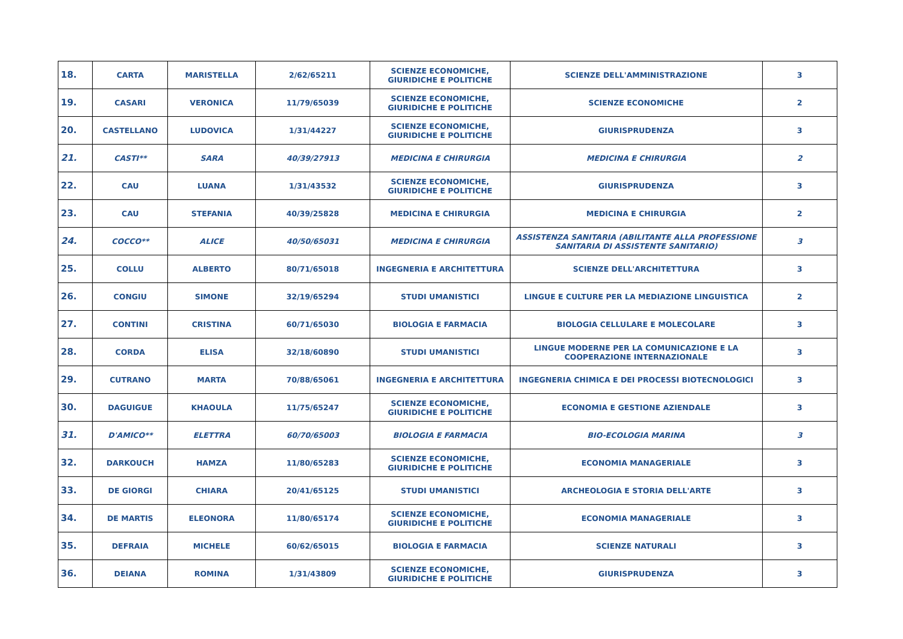| 18. | CARTA | MARISTELLA | 2/62/65211 | SCIENZE ECONOMICHE, GIURIDICHE E POLITICHE | SCIENZE DELL'AMMINISTRAZIONE | 3 |
| 19. | CASARI | VERONICA | 11/79/65039 | SCIENZE ECONOMICHE, GIURIDICHE E POLITICHE | SCIENZE ECONOMICHE | 2 |
| 20. | CASTELLANO | LUDOVICA | 1/31/44227 | SCIENZE ECONOMICHE, GIURIDICHE E POLITICHE | GIURISPRUDENZA | 3 |
| 21. | CASTI** | SARA | 40/39/27913 | MEDICINA E CHIRURGIA | MEDICINA E CHIRURGIA | 2 |
| 22. | CAU | LUANA | 1/31/43532 | SCIENZE ECONOMICHE, GIURIDICHE E POLITICHE | GIURISPRUDENZA | 3 |
| 23. | CAU | STEFANIA | 40/39/25828 | MEDICINA E CHIRURGIA | MEDICINA E CHIRURGIA | 2 |
| 24. | COCCO** | ALICE | 40/50/65031 | MEDICINA E CHIRURGIA | ASSISTENZA SANITARIA (ABILITANTE ALLA PROFESSIONE SANITARIA DI ASSISTENTE SANITARIO) | 3 |
| 25. | COLLU | ALBERTO | 80/71/65018 | INGEGNERIA E ARCHITETTURA | SCIENZE DELL'ARCHITETTURA | 3 |
| 26. | CONGIU | SIMONE | 32/19/65294 | STUDI UMANISTICI | LINGUE E CULTURE PER LA MEDIAZIONE LINGUISTICA | 2 |
| 27. | CONTINI | CRISTINA | 60/71/65030 | BIOLOGIA E FARMACIA | BIOLOGIA CELLULARE E MOLECOLARE | 3 |
| 28. | CORDA | ELISA | 32/18/60890 | STUDI UMANISTICI | LINGUE MODERNE PER LA COMUNICAZIONE E LA COOPERAZIONE INTERNAZIONALE | 3 |
| 29. | CUTRANO | MARTA | 70/88/65061 | INGEGNERIA E ARCHITETTURA | INGEGNERIA CHIMICA E DEI PROCESSI BIOTECNOLOGICI | 3 |
| 30. | DAGUIGUE | KHAOULA | 11/75/65247 | SCIENZE ECONOMICHE, GIURIDICHE E POLITICHE | ECONOMIA E GESTIONE AZIENDALE | 3 |
| 31. | D'AMICO** | ELETTRA | 60/70/65003 | BIOLOGIA E FARMACIA | BIO-ECOLOGIA MARINA | 3 |
| 32. | DARKOUCH | HAMZA | 11/80/65283 | SCIENZE ECONOMICHE, GIURIDICHE E POLITICHE | ECONOMIA MANAGERIALE | 3 |
| 33. | DE GIORGI | CHIARA | 20/41/65125 | STUDI UMANISTICI | ARCHEOLOGIA E STORIA DELL'ARTE | 3 |
| 34. | DE MARTIS | ELEONORA | 11/80/65174 | SCIENZE ECONOMICHE, GIURIDICHE E POLITICHE | ECONOMIA MANAGERIALE | 3 |
| 35. | DEFRAIA | MICHELE | 60/62/65015 | BIOLOGIA E FARMACIA | SCIENZE NATURALI | 3 |
| 36. | DEIANA | ROMINA | 1/31/43809 | SCIENZE ECONOMICHE, GIURIDICHE E POLITICHE | GIURISPRUDENZA | 3 |